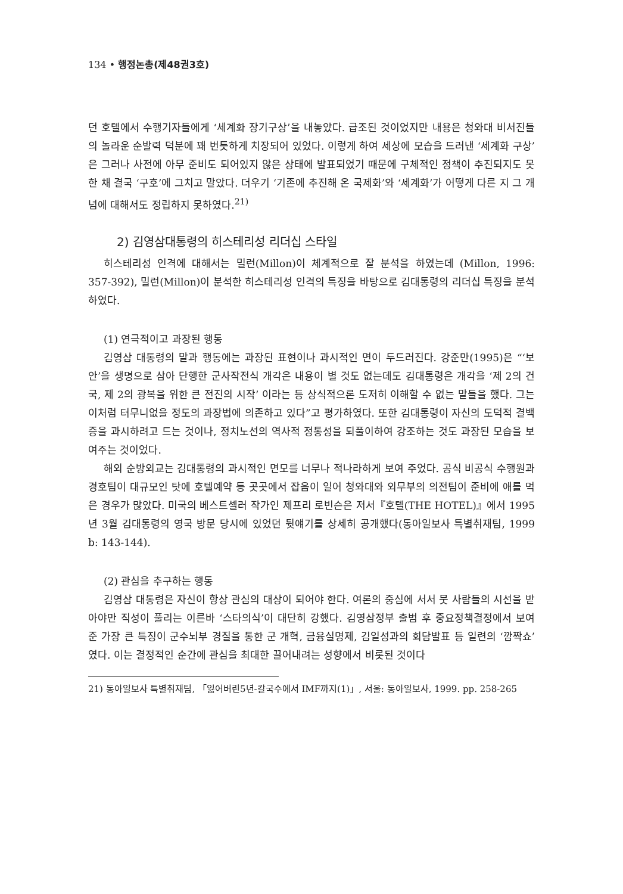134 • 행정논총(제48권3호)
던 호텔에서 수행기자들에게 ‘세계화 장기구상’을 내놓았다. 급조된 것이었지만 내용은 청와대 비서진들의 놀라운 순발력 덕분에 꽤 번듯하게 치장되어 있었다. 이렇게 하여 세상에 모습을 드러낸 ‘세계화 구상’은 그러나 사전에 아무 준비도 되어있지 않은 상태에 발표되었기 때문에 구체적인 정책이 추진되지도 못한 채 결국 ‘구호’에 그치고 말았다. 더우기 ‘기존에 추진해 온 국제화’와 ‘세계화’가 어떻게 다른 지 그 개념에 대해서도 정립하지 못하였다.<sup>21)</sup>
2) 김영삼대통령의 히스테리성 리더십 스타일
히스테리성 인격에 대해서는 밀런(Millon)이 체계적으로 잘 분석을 하였는데 (Millon, 1996: 357-392), 밀런(Millon)이 분석한 히스테리성 인격의 특징을 바탕으로 김대통령의 리더십 특징을 분석하였다.
(1) 연극적이고 과장된 행동
김영삼 대통령의 말과 행동에는 과장된 표현이나 과시적인 면이 두드러진다. 강준만(1995)은 “‘보안’을 생명으로 삼아 단행한 군사작전식 개각은 내용이 별 것도 없는데도 김대통령은 개각을 ‘제 2의 건국, 제 2의 광복을 위한 큰 전진의 시작’ 이라는 등 상식적으론 도저히 이해할 수 없는 말들을 했다. 그는 이처럼 터무니없을 정도의 과장법에 의존하고 있다”고 평가하였다. 또한 김대통령이 자신의 도덕적 결백증을 과시하려고 드는 것이나, 정치노선의 역사적 정통성을 되풀이하여 강조하는 것도 과장된 모습을 보여주는 것이었다.
해외 순방외교는 김대통령의 과시적인 면모를 너무나 적나라하게 보여 주었다. 공식 비공식 수행원과 경호팀이 대규모인 탓에 호텔예약 등 곳곳에서 잡음이 일어 청와대와 외무부의 의전팀이 준비에 애를 먹은 경우가 많았다. 미국의 베스트셀러 작가인 제프리 로빈슨은 저서『호텔(THE HOTEL)』에서 1995년 3월 김대통령의 영국 방문 당시에 있었던 뒷얘기를 상세히 공개했다(동아일보사 특별취재팀, 1999 b: 143-144).
(2) 관심을 추구하는 행동
김영삼 대통령은 자신이 항상 관심의 대상이 되어야 한다. 여론의 중심에 서서 뭇 사람들의 시선을 받아야만 직성이 풀리는 이른바 ‘스타의식’이 대단히 강했다. 김영삼정부 출범 후 중요정책결정에서 보여 준 가장 큰 특징이 군수뇌부 경질을 통한 군 개혁, 금융실명제, 김일성과의 회담발표 등 일련의 ‘깜짝쇼’였다. 이는 결정적인 순간에 관심을 최대한 끌어내려는 성향에서 비롯된 것이다
21) 동아일보사 특별취재팀, 「잃어버린5년-칼국수에서 IMF까지(1)」, 서울: 동아일보사, 1999. pp. 258-265